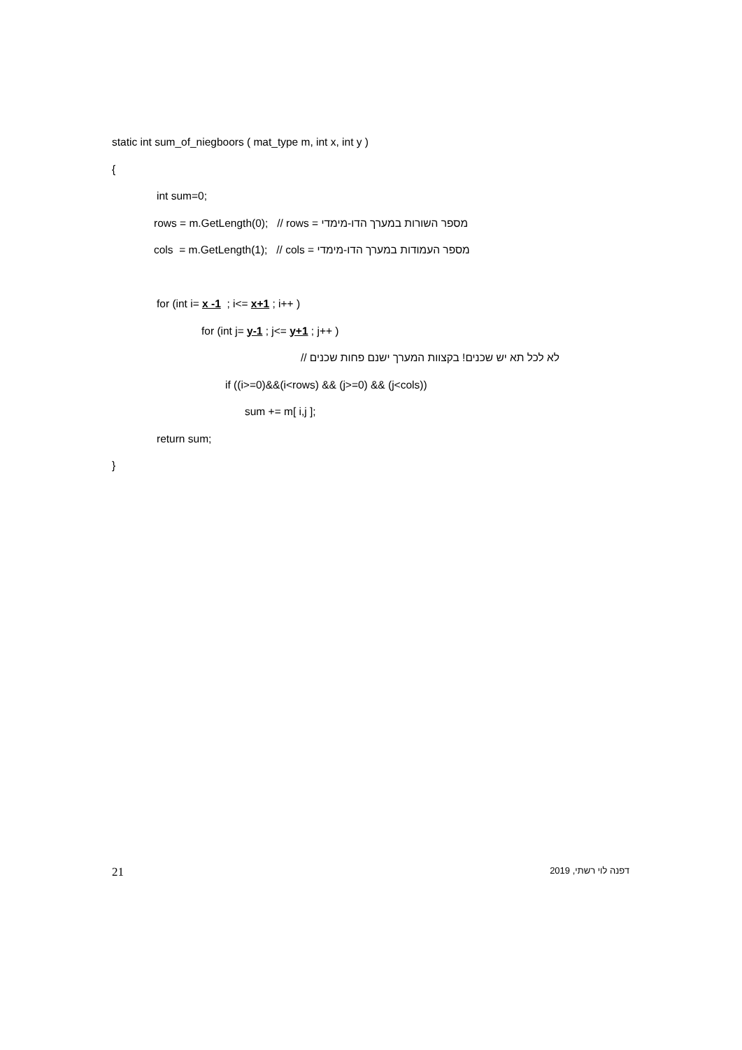static int sum_of_niegboors ( mat_type m, int x, int y )
{
int sum=0;
rows = m.GetLength(0); // rows = מספר השורות במערך הדו-מימדי
cols = m.GetLength(1); // cols = מספר העמודות במערך הדו-מימדי
for (int i= x -1 ; i<= x+1 ; i++ )
for (int j= y-1 ; j<= y+1 ; j++ )
לא לכל תא יש שכנים! בקצוות המערך ישנם פחות שכנים //
if ((i>=0)&&(i<rows) && (j>=0) && (j<cols))
sum += m[ i,j ];
return sum;
}
21 דפנה לוי רשתי, 2019